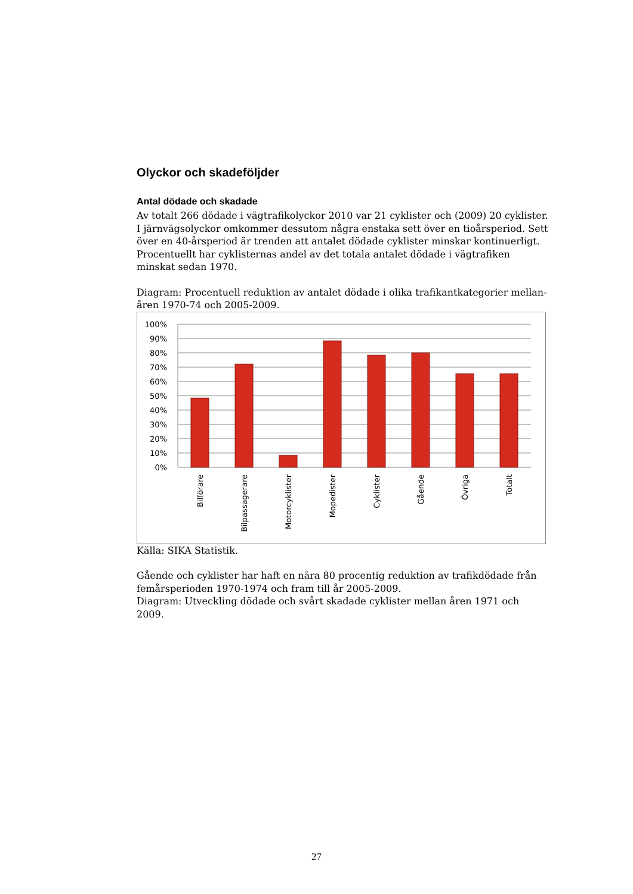Olyckor och skadeföljder
Antal dödade och skadade
Av totalt 266 dödade i vägtrafikolyckor 2010 var 21 cyklister och (2009) 20 cyklister. I järnvägsolyckor omkommer dessutom några enstaka sett över en tioårsperiod. Sett över en 40-årsperiod är trenden att antalet dödade cyklister minskar kontinuerligt. Procentuellt har cyklisternas andel av det totala antalet dödade i vägtrafiken minskat sedan 1970.
Diagram: Procentuell reduktion av antalet dödade i olika trafikantkategorier mellan-åren 1970-74 och 2005-2009.
100%
90%
80%
70%
60%
50%
40%
30%
20%
10%
0%
Bilförare
Bilpassagerare
Motorcyklister
Mopedister
Cyklister
Gående
Övriga
Totalt
Källa: SIKA Statistik.
Gående och cyklister har haft en nära 80 procentig reduktion av trafikdödade från femårsperioden 1970-1974 och fram till år 2005-2009.
Diagram: Utveckling dödade och svårt skadade cyklister mellan åren 1971 och 2009.
27